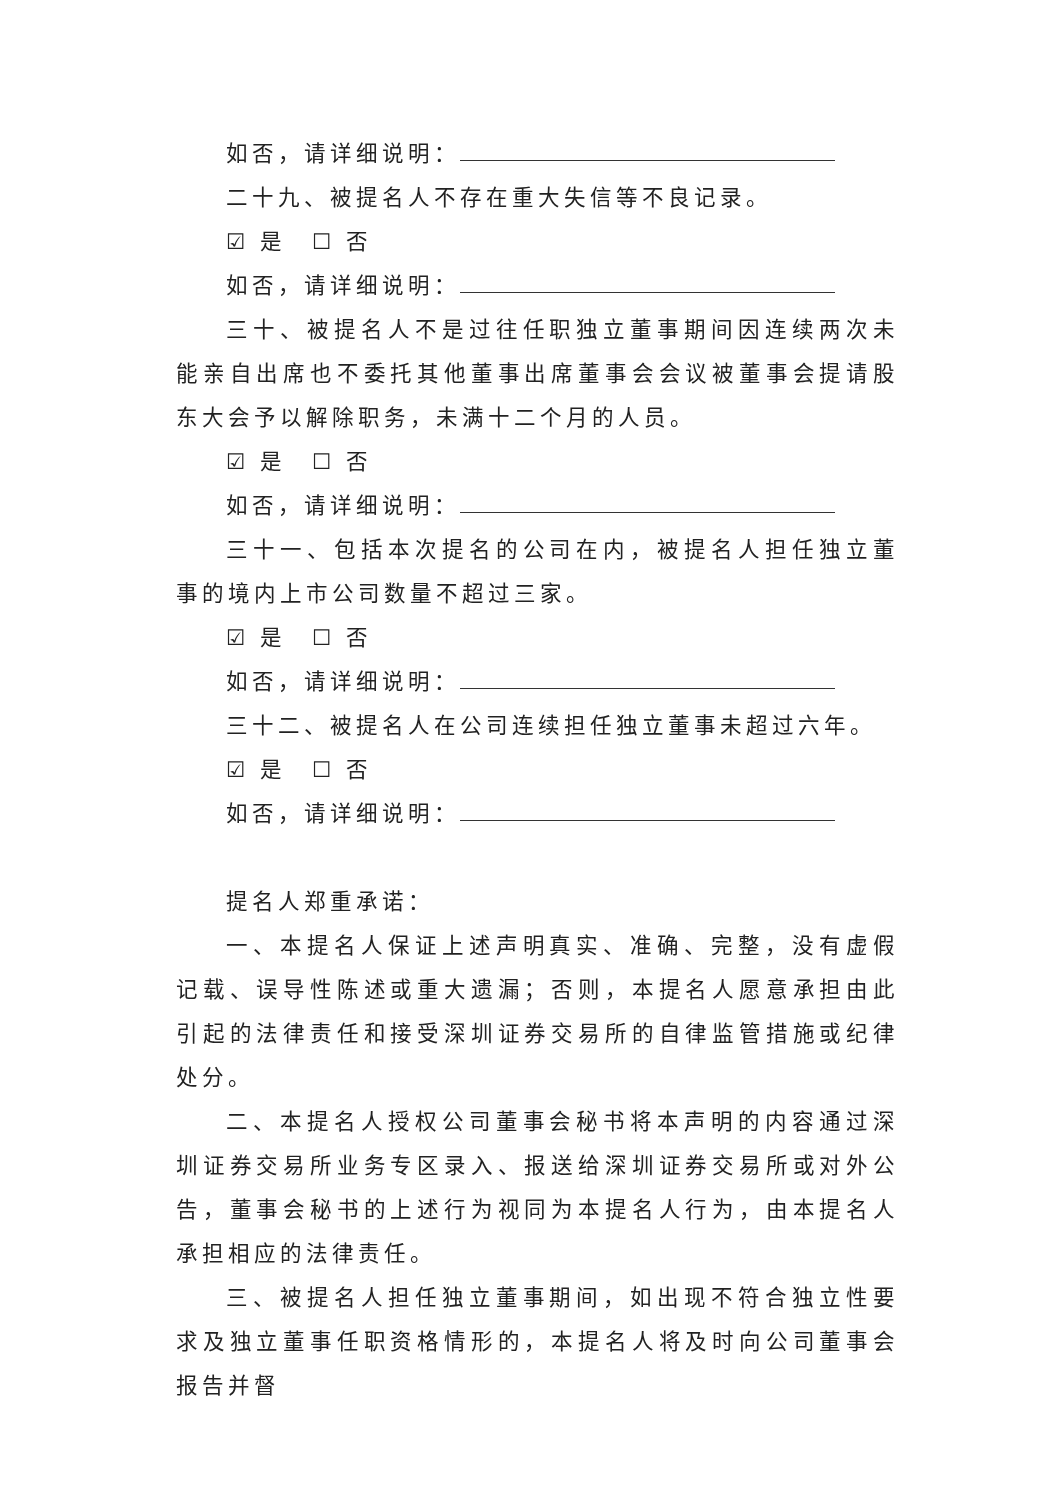如否，请详细说明：
二十九、被提名人不存在重大失信等不良记录。
☑ 是　☐ 否
如否，请详细说明：
三十、被提名人不是过往任职独立董事期间因连续两次未能亲自出席也不委托其他董事出席董事会会议被董事会提请股东大会予以解除职务，未满十二个月的人员。
☑ 是　☐ 否
如否，请详细说明：
三十一、包括本次提名的公司在内，被提名人担任独立董事的境内上市公司数量不超过三家。
☑ 是　☐ 否
如否，请详细说明：
三十二、被提名人在公司连续担任独立董事未超过六年。
☑ 是　☐ 否
如否，请详细说明：
提名人郑重承诺：
一、本提名人保证上述声明真实、准确、完整，没有虚假记载、误导性陈述或重大遗漏；否则，本提名人愿意承担由此引起的法律责任和接受深圳证券交易所的自律监管措施或纪律处分。
二、本提名人授权公司董事会秘书将本声明的内容通过深圳证券交易所业务专区录入、报送给深圳证券交易所或对外公告，董事会秘书的上述行为视同为本提名人行为，由本提名人承担相应的法律责任。
三、被提名人担任独立董事期间，如出现不符合独立性要求及独立董事任职资格情形的，本提名人将及时向公司董事会报告并督